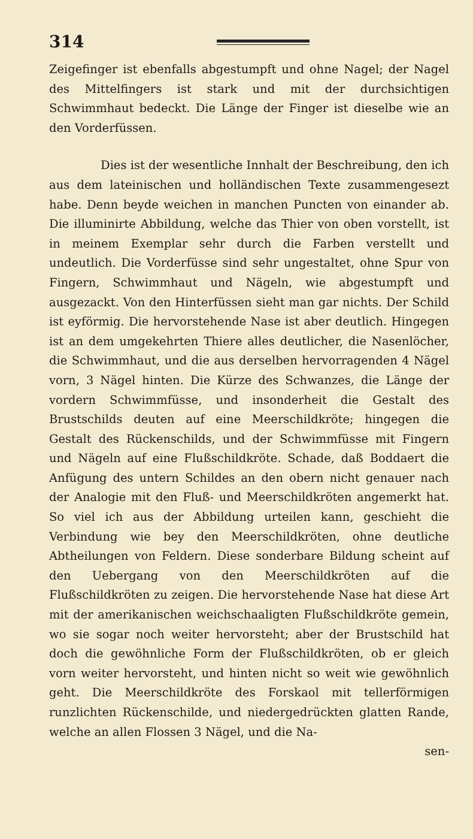314
Zeigefinger ist ebenfalls abgestumpft und ohne Nagel; der Nagel des Mittelfingers ist stark und mit der durchsichtigen Schwimmhaut bedeckt. Die Länge der Finger ist dieselbe wie an den Vorderfüssen.
Dies ist der wesentliche Innhalt der Beschreibung, den ich aus dem lateinischen und holländischen Texte zusammengesezt habe. Denn beyde weichen in manchen Puncten von einander ab. Die illuminirte Abbildung, welche das Thier von oben vorstellt, ist in meinem Exemplar sehr durch die Farben verstellt und undeutlich. Die Vorderfüsse sind sehr ungestaltet, ohne Spur von Fingern, Schwimmhaut und Nägeln, wie abgestumpft und ausgezackt. Von den Hinterfüssen sieht man gar nichts. Der Schild ist eyförmig. Die hervorstehende Nase ist aber deutlich. Hingegen ist an dem umgekehrten Thiere alles deutlicher, die Nasenlöcher, die Schwimmhaut, und die aus derselben hervorragenden 4 Nägel vorn, 3 Nägel hinten. Die Kürze des Schwanzes, die Länge der vordern Schwimmfüsse, und insonderheit die Gestalt des Brustschilds deuten auf eine Meerschildkröte; hingegen die Gestalt des Rückenschilds, und der Schwimmfüsse mit Fingern und Nägeln auf eine Flußschildkröte. Schade, daß Boddaert die Anfügung des untern Schildes an den obern nicht genauer nach der Analogie mit den Fluß- und Meerschildkröten angemerkt hat. So viel ich aus der Abbildung urteilen kann, geschieht die Verbindung wie bey den Meerschildkröten, ohne deutliche Abtheilungen von Feldern. Diese sonderbare Bildung scheint auf den Uebergang von den Meerschildkröten auf die Flußschildkröten zu zeigen. Die hervorstehende Nase hat diese Art mit der amerikanischen weichschaaligten Flußschildkröte gemein, wo sie sogar noch weiter hervorsteht; aber der Brustschild hat doch die gewöhnliche Form der Flußschildkröten, ob er gleich vorn weiter hervorsteht, und hinten nicht so weit wie gewöhnlich geht. Die Meerschildkröte des Forskaol mit tellerförmigen runzlichten Rückenschilde, und niedergedrückten glatten Rande, welche an allen Flossen 3 Nägel, und die Na-
sen-